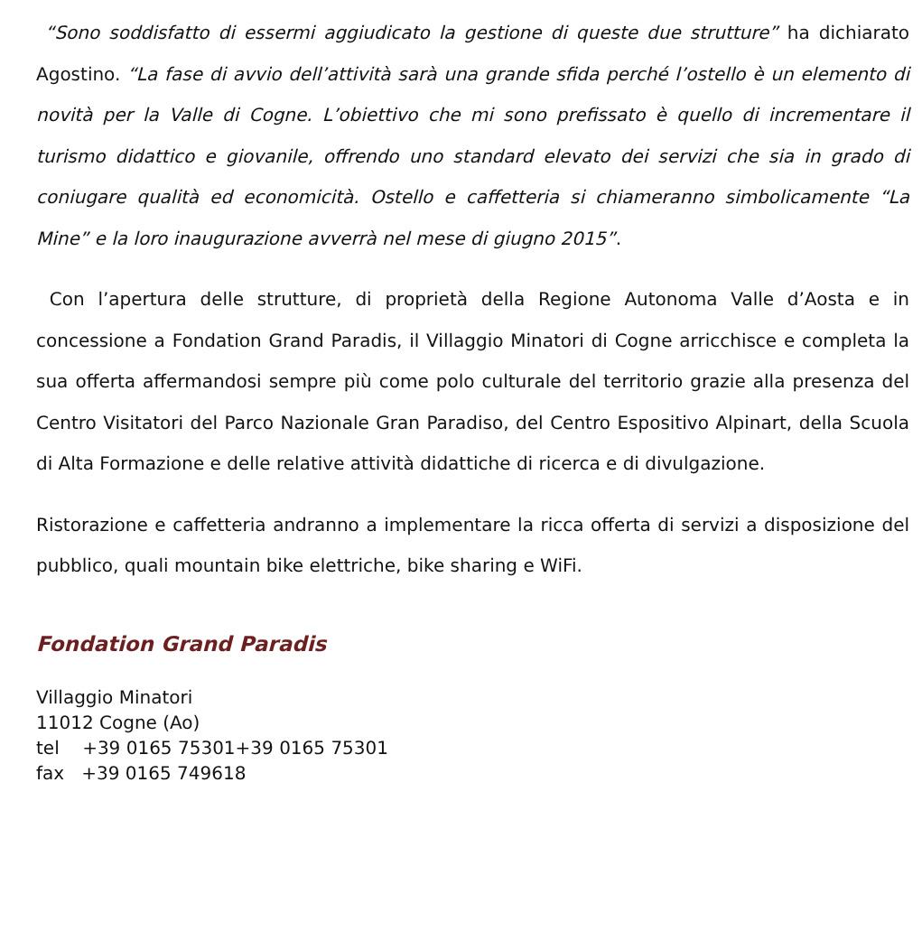“Sono soddisfatto di essermi aggiudicato la gestione di queste due strutture” ha dichiarato Agostino. “La fase di avvio dell’attività sarà una grande sfida perché l’ostello è un elemento di novità per la Valle di Cogne. L’obiettivo che mi sono prefissato è quello di incrementare il turismo didattico e giovanile, offrendo uno standard elevato dei servizi che sia in grado di coniugare qualità ed economicità. Ostello e caffetteria si chiameranno simbolicamente “La Mine” e la loro inaugurazione avverrà nel mese di giugno 2015”.
Con l’apertura delle strutture, di proprietà della Regione Autonoma Valle d’Aosta e in concessione a Fondation Grand Paradis, il Villaggio Minatori di Cogne arricchisce e completa la sua offerta affermandosi sempre più come polo culturale del territorio grazie alla presenza del Centro Visitatori del Parco Nazionale Gran Paradiso, del Centro Espositivo Alpinart, della Scuola di Alta Formazione e delle relative attività didattiche di ricerca e di divulgazione.
Ristorazione e caffetteria andranno a implementare la ricca offerta di servizi a disposizione del pubblico, quali mountain bike elettriche, bike sharing e WiFi.
Fondation Grand Paradis
Villaggio Minatori
11012 Cogne (Ao)
tel +39 0165 75301+39 0165 75301
fax +39 0165 749618